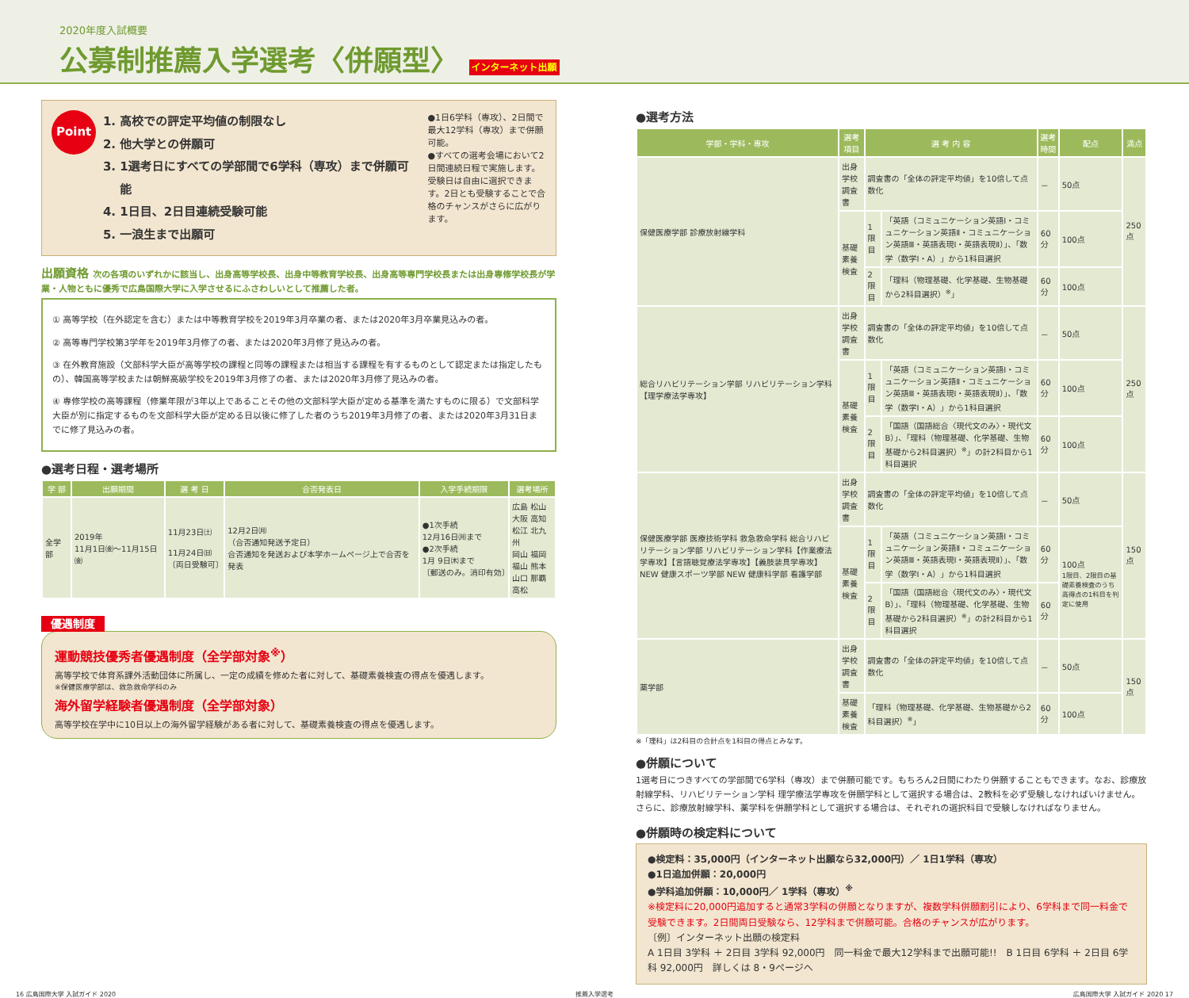2020年度入試概要
公募制推薦入学選考〈併願型〉 インターネット出願
Point
1. 高校での評定平均値の制限なし
2. 他大学との併願可
3. 1選考日にすべての学部間で6学科（専攻）まで併願可能
4. 1日目、2日目連続受験可能
5. 一浪生まで出願可
●1日6学科（専攻）、2日間で最大12学科（専攻）まで併願可能。
●すべての選考会場において2日間連続日程で実施します。受験日は自由に選択できます。2日とも受験することで合格のチャンスがさらに広がります。
出願資格 次の各項のいずれかに該当し、出身高等学校長、出身中等教育学校長、出身高等専門学校長または出身専修学校長が学業・人物ともに優秀で広島国際大学に入学させるにふさわしいとして推薦した者。
① 高等学校（在外認定を含む）または中等教育学校を2019年3月卒業の者、または2020年3月卒業見込みの者。
② 高等専門学校第3学年を2019年3月修了の者、または2020年3月修了見込みの者。
③ 在外教育施設（文部科学大臣が高等学校の課程と同等の課程または相当する課程を有するものとして認定または指定したもの）、韓国高等学校または朝鮮高級学校を2019年3月修了の者、または2020年3月修了見込みの者。
④ 専修学校の高等課程（修業年限が3年以上であることその他の文部科学大臣が定める基準を満たすものに限る）で文部科学大臣が別に指定するものを文部科学大臣が定める日以後に修了した者のうち2019年3月修了の者、または2020年3月31日までに修了見込みの者。
●選考日程・選考場所
| 学 部 | 出願期間 | 選 考 日 | 合否発表日 | 入学手続期限 | 選考場所 |
| --- | --- | --- | --- | --- | --- |
| 全学部 | 2019年 11月1日㈮～11月15日㈮ | 11月23日㈯ 11月24日㈰ 〔両日受験可〕 | 12月2日㈪ （合否通知発送予定日） 合否通知を発送および本学ホームページ上で合否を発表 | ●1次手続 12月16日㈪まで ●2次手続 1月 9日㈭まで 〔郵送のみ。消印有効〕 | 広島 松山 大阪 高知 松江 北九州 岡山 福岡 福山 熊本 山口 那覇 高松 |
優遇制度
運動競技優秀者優遇制度（全学部対象<sup>※</sup>）
高等学校で体育系課外活動団体に所属し、一定の成績を修めた者に対して、基礎素養検査の得点を優遇します。
※保健医療学部は、救急救命学科のみ
海外留学経験者優遇制度（全学部対象）
高等学校在学中に10日以上の海外留学経験がある者に対して、基礎素養検査の得点を優遇します。
●選考方法
| 学部・学科・専攻 | 選考項目 | 選 考 内 容 | | 選考時間 | 配点 | 満点 |
| --- | --- | --- | --- | --- | --- | --- |
| 保健医療学部 診療放射線学科 | 出身学校調査書 | 調査書の「全体の評定平均値」を10倍して点数化 | | － | 50点 | 250点 |
| | 基礎素養検査 | 1限目 | 「英語（コミュニケーション英語Ⅰ・コミュニケーション英語Ⅱ・コミュニケーション英語Ⅲ・英語表現Ⅰ・英語表現Ⅱ）」、「数学（数学Ⅰ・A）」から1科目選択 | 60分 | 100点 | |
| | | 2限目 | 「理科（物理基礎、化学基礎、生物基礎から2科目選択）<sup>※</sup>」 | 60分 | 100点 | |
| 総合リハビリテーション学部 リハビリテーション学科【理学療法学専攻】 | 出身学校調査書 | 調査書の「全体の評定平均値」を10倍して点数化 | | － | 50点 | 250点 |
| | 基礎素養検査 | 1限目 | 「英語（コミュニケーション英語Ⅰ・コミュニケーション英語Ⅱ・コミュニケーション英語Ⅲ・英語表現Ⅰ・英語表現Ⅱ）」、「数学（数学Ⅰ・A）」から1科目選択 | 60分 | 100点 | |
| | | 2限目 | 「国語（国語総合〈現代文のみ〉・現代文B）」、「理科（物理基礎、化学基礎、生物基礎から2科目選択）<sup>※</sup>」の計2科目から1科目選択 | 60分 | 100点 | |
| 保健医療学部 医療技術学科 救急救命学科 総合リハビリテーション学部 リハビリテーション学科【作業療法学専攻】【言語聴覚療法学専攻】【義肢装具学専攻】 NEW 健康スポーツ学部 NEW 健康科学部 看護学部 | 出身学校調査書 | 調査書の「全体の評定平均値」を10倍して点数化 | | － | 50点 | 150点 |
| | 基礎素養検査 | 1限目 | 「英語（コミュニケーション英語Ⅰ・コミュニケーション英語Ⅱ・コミュニケーション英語Ⅲ・英語表現Ⅰ・英語表現Ⅱ）」、「数学（数学Ⅰ・A）」から1科目選択 | 60分 | 100点 1限目、2限目の基礎素養検査のうち高得点の1科目を判定に使用 | |
| | | 2限目 | 「国語（国語総合〈現代文のみ〉・現代文B）」、「理科（物理基礎、化学基礎、生物基礎から2科目選択）<sup>※</sup>」の計2科目から1科目選択 | 60分 | | |
| 薬学部 | 出身学校調査書 | 調査書の「全体の評定平均値」を10倍して点数化 | | － | 50点 | 150点 |
| | 基礎素養検査 | 「理科（物理基礎、化学基礎、生物基礎から2科目選択）<sup>※</sup>」 | | 60分 | 100点 | |
※「理科」は2科目の合計点を1科目の得点とみなす。
●併願について
1選考日につきすべての学部間で6学科（専攻）まで併願可能です。もちろん2日間にわたり併願することもできます。なお、診療放射線学科、リハビリテーション学科 理学療法学専攻を併願学科として選択する場合は、2教科を必ず受験しなければいけません。さらに、診療放射線学科、薬学科を併願学科として選択する場合は、それぞれの選択科目で受験しなければなりません。
●併願時の検定料について
●検定料：35,000円（インターネット出願なら32,000円）／ 1日1学科（専攻）
●1日追加併願：20,000円
●学科追加併願：10,000円／ 1学科（専攻）<sup>※</sup>
※検定料に20,000円追加すると通常3学科の併願となりますが、複数学科併願割引により、6学科まで同一料金で受験できます。2日間両日受験なら、12学科まで併願可能。合格のチャンスが広がります。
〔例〕インターネット出願の検定料
A 1日目 3学科 ＋ 2日目 3学科 92,000円　同一料金で最大12学科まで出願可能!!　B 1日目 6学科 ＋ 2日目 6学科 92,000円　詳しくは 8・9ページへ
16 広島国際大学 入試ガイド 2020 推薦入学選考 広島国際大学 入試ガイド 2020 17